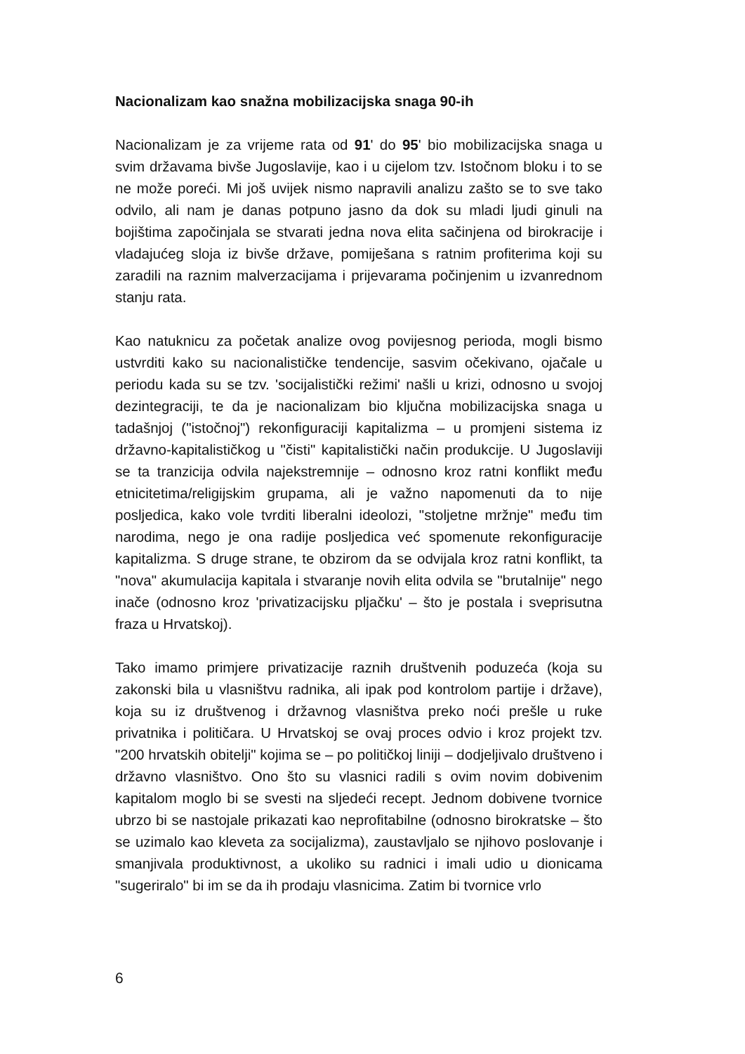Nacionalizam kao snažna mobilizacijska snaga 90-ih
Nacionalizam je za vrijeme rata od 91' do 95' bio mobilizacijska snaga u svim državama bivše Jugoslavije, kao i u cijelom tzv. Istočnom bloku i to se ne može poreći. Mi još uvijek nismo napravili analizu zašto se to sve tako odvilo, ali nam je danas potpuno jasno da dok su mladi ljudi ginuli na bojištima započinjala se stvarati jedna nova elita sačinjena od birokracije i vladajućeg sloja iz bivše države, pomiješana s ratnim profiterima koji su zaradili na raznim malverzacijama i prijevarama počinjenim u izvanrednom stanju rata.
Kao natuknicu za početak analize ovog povijesnog perioda, mogli bismo ustvrditi kako su nacionalističke tendencije, sasvim očekivano, ojačale u periodu kada su se tzv. 'socijalistički režimi' našli u krizi, odnosno u svojoj dezintegraciji, te da je nacionalizam bio ključna mobilizacijska snaga u tadašnjoj ("istočnoj") rekonfiguraciji kapitalizma – u promjeni sistema iz državno-kapitalističkog u "čisti" kapitalistički način produkcije. U Jugoslaviji se ta tranzicija odvila najekstremnije – odnosno kroz ratni konflikt među etnicitetima/religijskim grupama, ali je važno napomenuti da to nije posljedica, kako vole tvrditi liberalni ideolozi, "stoljetne mržnje" među tim narodima, nego je ona radije posljedica već spomenute rekonfiguracije kapitalizma. S druge strane, te obzirom da se odvijala kroz ratni konflikt, ta "nova" akumulacija kapitala i stvaranje novih elita odvila se "brutalnije" nego inače (odnosno kroz 'privatizacijsku pljačku' – što je postala i sveprisutna fraza u Hrvatskoj).
Tako imamo primjere privatizacije raznih društvenih poduzeća (koja su zakonski bila u vlasništvu radnika, ali ipak pod kontrolom partije i države), koja su iz društvenog i državnog vlasništva preko noći prešle u ruke privatnika i političara. U Hrvatskoj se ovaj proces odvio i kroz projekt tzv. "200 hrvatskih obitelji" kojima se – po političkoj liniji – dodjeljivalo društveno i državno vlasništvo. Ono što su vlasnici radili s ovim novim dobivenim kapitalom moglo bi se svesti na sljedeći recept. Jednom dobivene tvornice ubrzo bi se nastojale prikazati kao neprofitabilne (odnosno birokratske – što se uzimalo kao kleveta za socijalizma), zaustavljalo se njihovo poslovanje i smanjivala produktivnost, a ukoliko su radnici i imali udio u dionicama "sugeriralo" bi im se da ih prodaju vlasnicima. Zatim bi tvornice vrlo
6